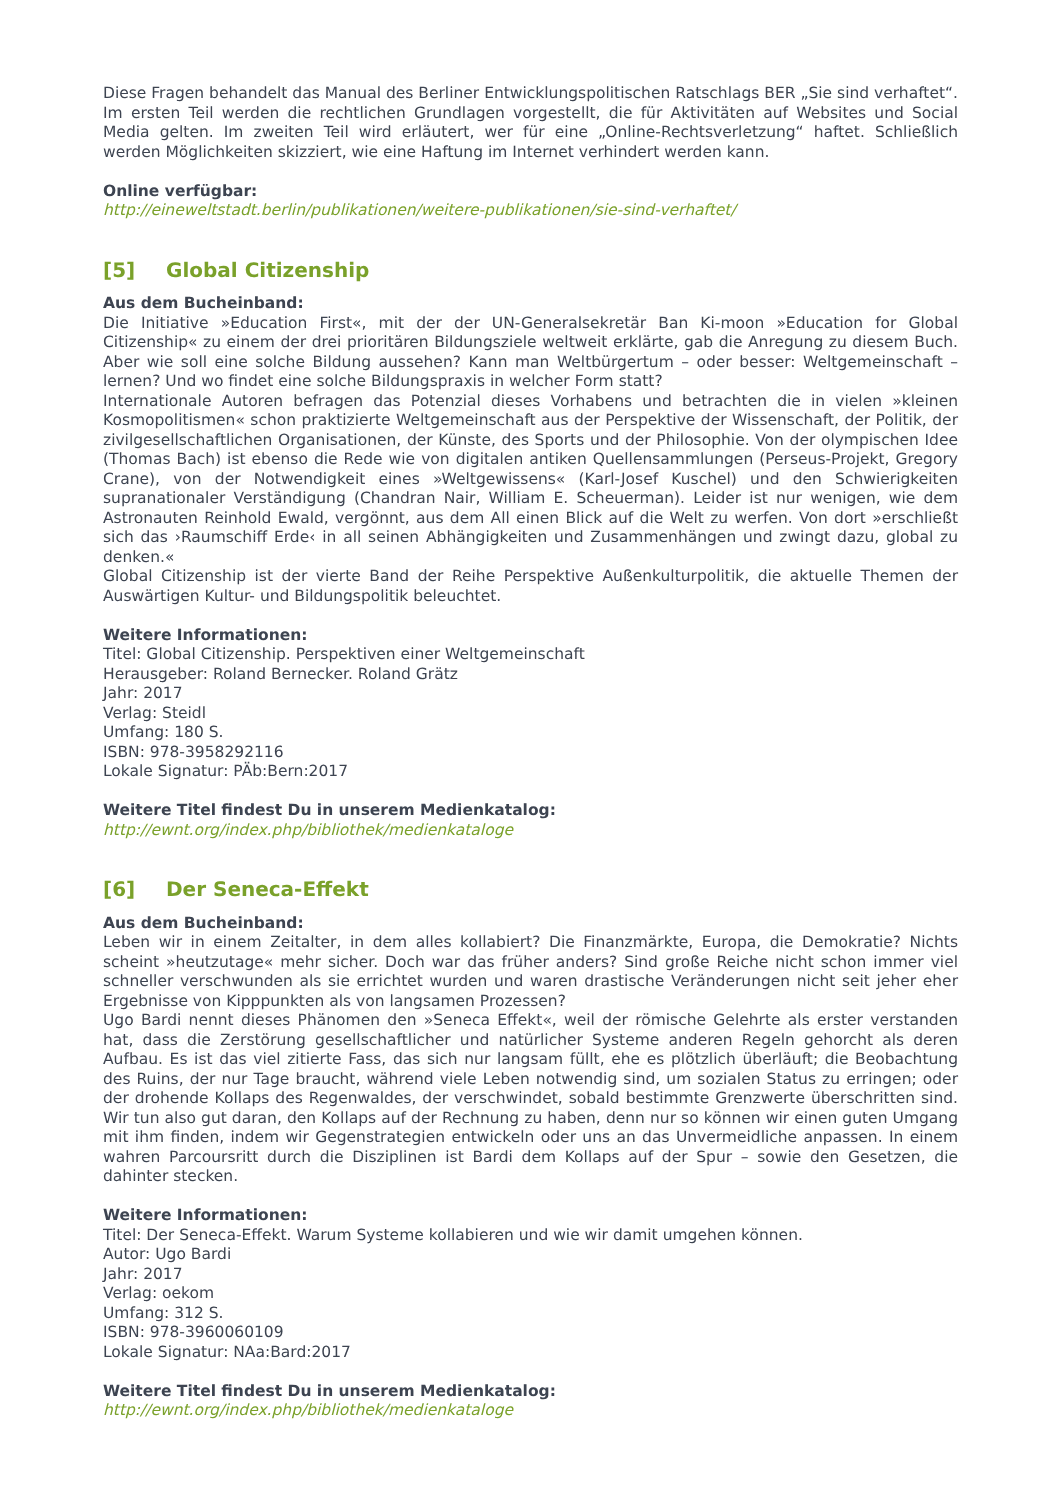Diese Fragen behandelt das Manual des Berliner Entwicklungspolitischen Ratschlags BER „Sie sind verhaftet“. Im ersten Teil werden die rechtlichen Grundlagen vorgestellt, die für Aktivitäten auf Websites und Social Media gelten. Im zweiten Teil wird erläutert, wer für eine „Online-Rechtsverletzung“ haftet. Schließlich werden Möglichkeiten skizziert, wie eine Haftung im Internet verhindert werden kann.
Online verfügbar:
http://eineweltstadt.berlin/publikationen/weitere-publikationen/sie-sind-verhaftet/
[5] Global Citizenship
Aus dem Bucheinband:
Die Initiative »Education First«, mit der der UN-Generalsekretär Ban Ki-moon »Education for Global Citizenship« zu einem der drei prioritären Bildungsziele weltweit erklärte, gab die Anregung zu diesem Buch. Aber wie soll eine solche Bildung aussehen? Kann man Weltbürgertum – oder besser: Weltgemeinschaft – lernen? Und wo findet eine solche Bildungspraxis in welcher Form statt?
Internationale Autoren befragen das Potenzial dieses Vorhabens und betrachten die in vielen »kleinen Kosmopolitismen« schon praktizierte Weltgemeinschaft aus der Perspektive der Wissenschaft, der Politik, der zivilgesellschaftlichen Organisationen, der Künste, des Sports und der Philosophie. Von der olympischen Idee (Thomas Bach) ist ebenso die Rede wie von digitalen antiken Quellensammlungen (Perseus-Projekt, Gregory Crane), von der Notwendigkeit eines »Weltgewissens« (Karl-Josef Kuschel) und den Schwierigkeiten supranationaler Verständigung (Chandran Nair, William E. Scheuerman). Leider ist nur wenigen, wie dem Astronauten Reinhold Ewald, vergönnt, aus dem All einen Blick auf die Welt zu werfen. Von dort »erschließt sich das ›Raumschiff Erde‹ in all seinen Abhängigkeiten und Zusammenhängen und zwingt dazu, global zu denken.«
Global Citizenship ist der vierte Band der Reihe Perspektive Außenkulturpolitik, die aktuelle Themen der Auswärtigen Kultur- und Bildungspolitik beleuchtet.
Weitere Informationen:
Titel: Global Citizenship. Perspektiven einer Weltgemeinschaft
Herausgeber: Roland Bernecker. Roland Grätz
Jahr: 2017
Verlag: Steidl
Umfang: 180 S.
ISBN: 978-3958292116
Lokale Signatur: PÄb:Bern:2017
Weitere Titel findest Du in unserem Medienkatalog:
http://ewnt.org/index.php/bibliothek/medienkataloge
[6] Der Seneca-Effekt
Aus dem Bucheinband:
Leben wir in einem Zeitalter, in dem alles kollabiert? Die Finanzmärkte, Europa, die Demokratie? Nichts scheint »heutzutage« mehr sicher. Doch war das früher anders? Sind große Reiche nicht schon immer viel schneller verschwunden als sie errichtet wurden und waren drastische Veränderungen nicht seit jeher eher Ergebnisse von Kipppunkten als von langsamen Prozessen?
Ugo Bardi nennt dieses Phänomen den »Seneca Effekt«, weil der römische Gelehrte als erster verstanden hat, dass die Zerstörung gesellschaftlicher und natürlicher Systeme anderen Regeln gehorcht als deren Aufbau. Es ist das viel zitierte Fass, das sich nur langsam füllt, ehe es plötzlich überläuft; die Beobachtung des Ruins, der nur Tage braucht, während viele Leben notwendig sind, um sozialen Status zu erringen; oder der drohende Kollaps des Regenwaldes, der verschwindet, sobald bestimmte Grenzwerte überschritten sind. Wir tun also gut daran, den Kollaps auf der Rechnung zu haben, denn nur so können wir einen guten Umgang mit ihm finden, indem wir Gegenstrategien entwickeln oder uns an das Unvermeidliche anpassen. In einem wahren Parcoursritt durch die Disziplinen ist Bardi dem Kollaps auf der Spur – sowie den Gesetzen, die dahinter stecken.
Weitere Informationen:
Titel: Der Seneca-Effekt. Warum Systeme kollabieren und wie wir damit umgehen können.
Autor: Ugo Bardi
Jahr: 2017
Verlag: oekom
Umfang: 312 S.
ISBN: 978-3960060109
Lokale Signatur: NAa:Bard:2017
Weitere Titel findest Du in unserem Medienkatalog:
http://ewnt.org/index.php/bibliothek/medienkataloge